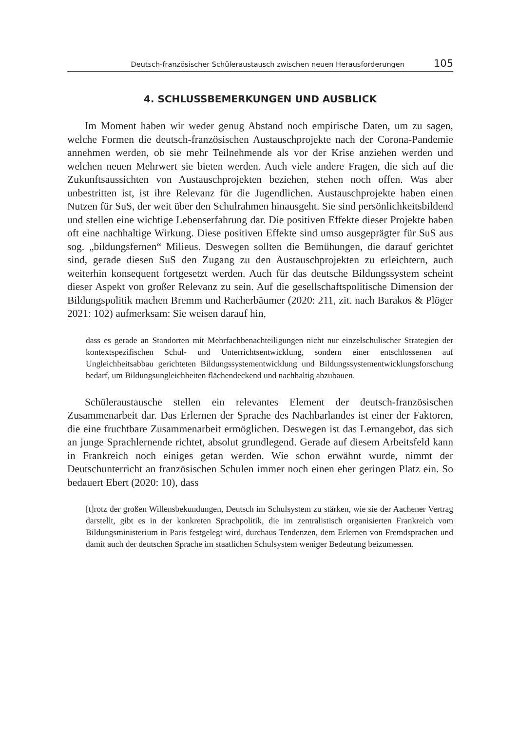Deutsch-französischer Schüleraustausch zwischen neuen Herausforderungen 105
4. SCHLUSSBEMERKUNGEN UND AUSBLICK
Im Moment haben wir weder genug Abstand noch empirische Daten, um zu sagen, welche Formen die deutsch-französischen Austauschprojekte nach der Corona-Pandemie annehmen werden, ob sie mehr Teilnehmende als vor der Krise anziehen werden und welchen neuen Mehrwert sie bieten werden. Auch viele andere Fragen, die sich auf die Zukunftsaussichten von Austauschprojekten beziehen, stehen noch offen. Was aber unbestritten ist, ist ihre Relevanz für die Jugendlichen. Austauschprojekte haben einen Nutzen für SuS, der weit über den Schulrahmen hinausgeht. Sie sind persönlichkeitsbildend und stellen eine wichtige Lebenserfahrung dar. Die positiven Effekte dieser Projekte haben oft eine nachhaltige Wirkung. Diese positiven Effekte sind umso ausgeprägter für SuS aus sog. „bildungsfernen“ Milieus. Deswegen sollten die Bemühungen, die darauf gerichtet sind, gerade diesen SuS den Zugang zu den Austauschprojekten zu erleichtern, auch weiterhin konsequent fortgesetzt werden. Auch für das deutsche Bildungssystem scheint dieser Aspekt von großer Relevanz zu sein. Auf die gesellschaftspolitische Dimension der Bildungspolitik machen Bremm und Racherbäumer (2020: 211, zit. nach Barakos & Plöger 2021: 102) aufmerksam: Sie weisen darauf hin,
dass es gerade an Standorten mit Mehrfachbenachteiligungen nicht nur einzelschulischer Strategien der kontextspezifischen Schul- und Unterrichtsentwicklung, sondern einer entschlossenen auf Ungleichheitsabbau gerichteten Bildungssystementwicklung und Bildungssystementwicklungsforschung bedarf, um Bildungsungleichheiten flächendeckend und nachhaltig abzubauen.
Schüleraustausche stellen ein relevantes Element der deutsch-französischen Zusammenarbeit dar. Das Erlernen der Sprache des Nachbarlandes ist einer der Faktoren, die eine fruchtbare Zusammenarbeit ermöglichen. Deswegen ist das Lernangebot, das sich an junge Sprachlernende richtet, absolut grundlegend. Gerade auf diesem Arbeitsfeld kann in Frankreich noch einiges getan werden. Wie schon erwähnt wurde, nimmt der Deutschunterricht an französischen Schulen immer noch einen eher geringen Platz ein. So bedauert Ebert (2020: 10), dass
[t]rotz der großen Willensbekundungen, Deutsch im Schulsystem zu stärken, wie sie der Aachener Vertrag darstellt, gibt es in der konkreten Sprachpolitik, die im zentralistisch organisierten Frankreich vom Bildungsministerium in Paris festgelegt wird, durchaus Tendenzen, dem Erlernen von Fremdsprachen und damit auch der deutschen Sprache im staatlichen Schulsystem weniger Bedeutung beizumessen.